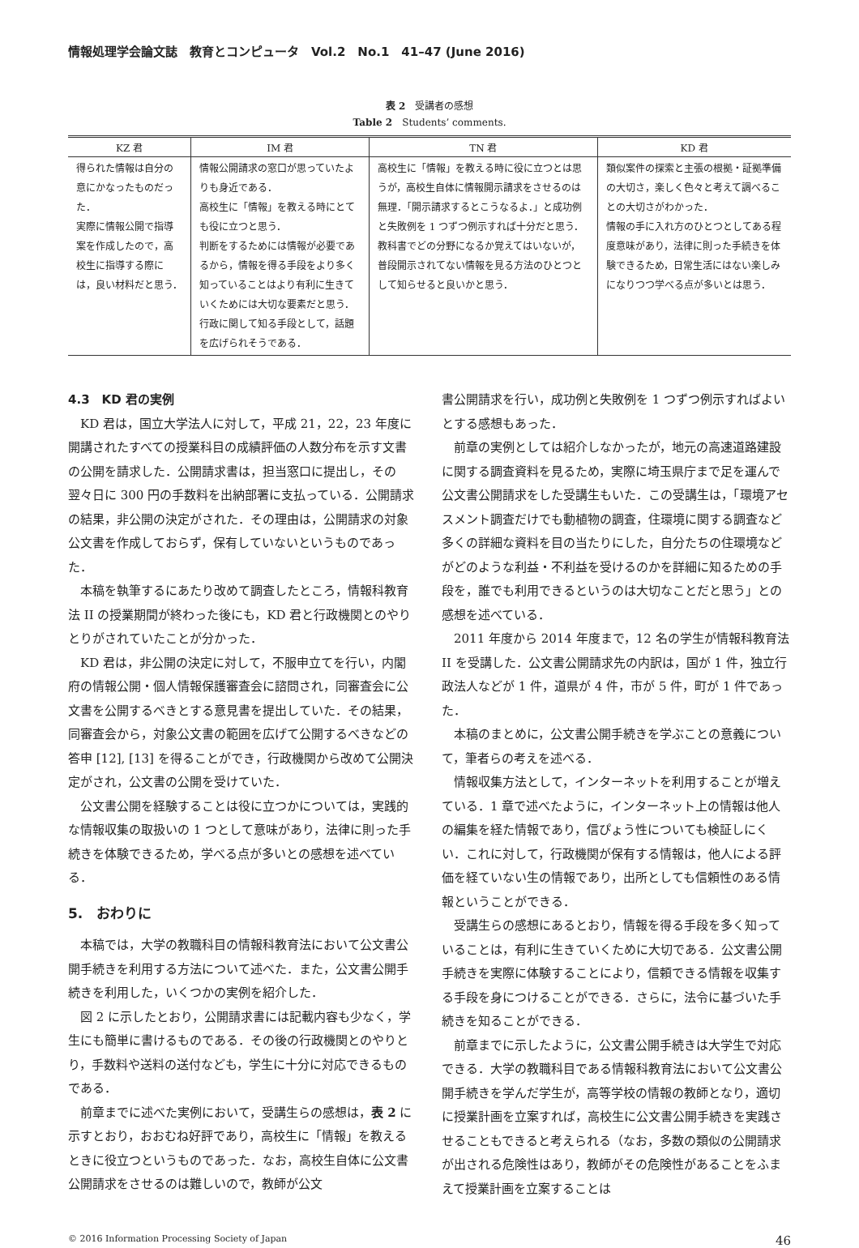情報処理学会論文誌　教育とコンピュータ　Vol.2　No.1　41–47 (June 2016)
表 2　受講者の感想
Table 2　Students’ comments.
| KZ 君 | IM 君 | TN 君 | KD 君 |
| --- | --- | --- | --- |
| 得られた情報は自分の意にかなったものだった． 実際に情報公開で指導案を作成したので，高校生に指導する際には，良い材料だと思う． | 情報公開請求の窓口が思っていたよりも身近である． 高校生に「情報」を教える時にとても役に立つと思う． 判断をするためには情報が必要であるから，情報を得る手段をより多く知っていることはより有利に生きていくためには大切な要素だと思う． 行政に関して知る手段として，話題を広げられそうである． | 高校生に「情報」を教える時に役に立つとは思うが，高校生自体に情報開示請求をさせるのは無理．「開示請求するとこうなるよ．」と成功例と失敗例を 1 つずつ例示すれば十分だと思う． 教科書でどの分野になるか覚えてはいないが，普段開示されてない情報を見る方法のひとつとして知らせると良いかと思う． | 類似案件の探索と主張の根拠・証拠準備の大切さ，楽しく色々と考えて調べることの大切さがわかった． 情報の手に入れ方のひとつとしてある程度意味があり，法律に則った手続きを体験できるため，日常生活にはない楽しみになりつつ学べる点が多いとは思う． |
4.3　KD 君の実例
KD 君は，国立大学法人に対して，平成 21，22，23 年度に開講されたすべての授業科目の成績評価の人数分布を示す文書の公開を請求した．公開請求書は，担当窓口に提出し，その翌々日に 300 円の手数料を出納部署に支払っている．公開請求の結果，非公開の決定がされた．その理由は，公開請求の対象公文書を作成しておらず，保有していないというものであった．
本稿を執筆するにあたり改めて調査したところ，情報科教育法 II の授業期間が終わった後にも，KD 君と行政機関とのやりとりがされていたことが分かった．
KD 君は，非公開の決定に対して，不服申立てを行い，内閣府の情報公開・個人情報保護審査会に諮問され，同審査会に公文書を公開するべきとする意見書を提出していた．その結果，同審査会から，対象公文書の範囲を広げて公開するべきなどの答申 [12], [13] を得ることができ，行政機関から改めて公開決定がされ，公文書の公開を受けていた．
公文書公開を経験することは役に立つかについては，実践的な情報収集の取扱いの 1 つとして意味があり，法律に則った手続きを体験できるため，学べる点が多いとの感想を述べている．
5.　おわりに
本稿では，大学の教職科目の情報科教育法において公文書公開手続きを利用する方法について述べた．また，公文書公開手続きを利用した，いくつかの実例を紹介した．
図 2 に示したとおり，公開請求書には記載内容も少なく，学生にも簡単に書けるものである．その後の行政機関とのやりとり，手数料や送料の送付なども，学生に十分に対応できるものである．
前章までに述べた実例において，受講生らの感想は，表 2 に示すとおり，おおむね好評であり，高校生に「情報」を教えるときに役立つというものであった．なお，高校生自体に公文書公開請求をさせるのは難しいので，教師が公文
書公開請求を行い，成功例と失敗例を 1 つずつ例示すればよいとする感想もあった．
前章の実例としては紹介しなかったが，地元の高速道路建設に関する調査資料を見るため，実際に埼玉県庁まで足を運んで公文書公開請求をした受講生もいた．この受講生は，「環境アセスメント調査だけでも動植物の調査，住環境に関する調査など多くの詳細な資料を目の当たりにした，自分たちの住環境などがどのような利益・不利益を受けるのかを詳細に知るための手段を，誰でも利用できるというのは大切なことだと思う」との感想を述べている．
2011 年度から 2014 年度まで，12 名の学生が情報科教育法 II を受講した．公文書公開請求先の内訳は，国が 1 件，独立行政法人などが 1 件，道県が 4 件，市が 5 件，町が 1 件であった．
本稿のまとめに，公文書公開手続きを学ぶことの意義について，筆者らの考えを述べる．
情報収集方法として，インターネットを利用することが増えている．1 章で述べたように，インターネット上の情報は他人の編集を経た情報であり，信ぴょう性についても検証しにくい．これに対して，行政機関が保有する情報は，他人による評価を経ていない生の情報であり，出所としても信頼性のある情報ということができる．
受講生らの感想にあるとおり，情報を得る手段を多く知っていることは，有利に生きていくために大切である．公文書公開手続きを実際に体験することにより，信頼できる情報を収集する手段を身につけることができる．さらに，法令に基づいた手続きを知ることができる．
前章までに示したように，公文書公開手続きは大学生で対応できる．大学の教職科目である情報科教育法において公文書公開手続きを学んだ学生が，高等学校の情報の教師となり，適切に授業計画を立案すれば，高校生に公文書公開手続きを実践させることもできると考えられる（なお，多数の類似の公開請求が出される危険性はあり，教師がその危険性があることをふまえて授業計画を立案することは
© 2016 Information Processing Society of Japan 46